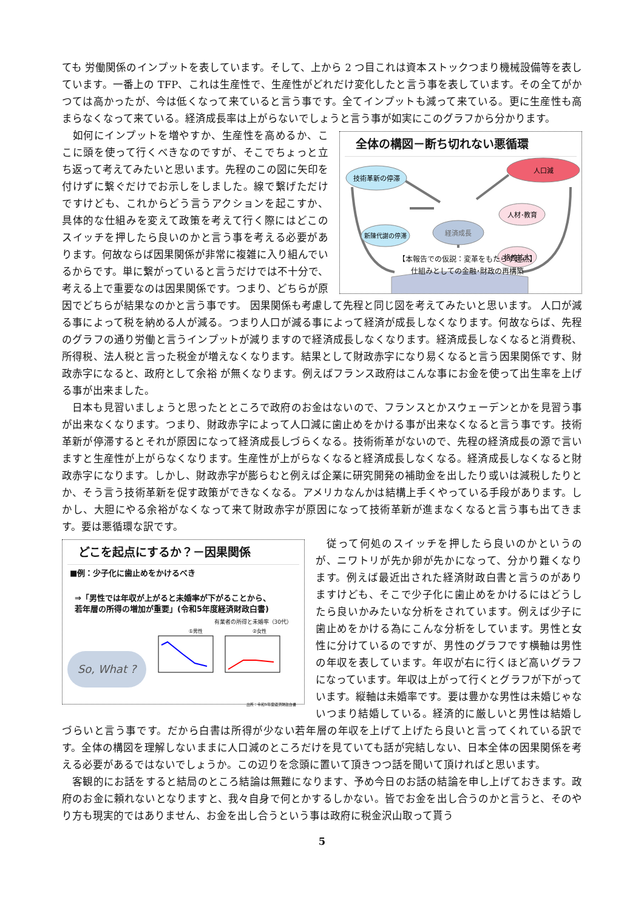ても 労働関係のインプットを表しています。そして、上から 2 つ目これは資本ストックつまり機械設備等を表しています。一番上の TFP、これは生産性で、生産性がどれだけ変化したと言う事を表しています。その全てがかつては高かったが、今は低くなって来ていると言う事です。全てインプットも減って来ている。更に生産性も高まらなくなって来ている。経済成長率は上がらないでしょうと言う事が如実にこのグラフから分かります。
全体の構図－断ち切れない悪循環
技術革新の停滞
人口減
人材･教育
新陳代謝の停滞
経済成長
格差拡大
【本報告での仮説：変革をもたらす起点】
仕組みとしての金融･財政の再構築
　如何にインプットを増やすか、生産性を高めるか、ここに頭を使って行くべきなのですが、そこでちょっと立ち返って考えてみたいと思います。先程のこの図に矢印を付けずに繋ぐだけでお示しをしました。線で繋げただけですけども、これからどう言うアクションを起こすか、具体的な仕組みを変えて政策を考えて行く際にはどこのスイッチを押したら良いのかと言う事を考える必要があります。何故ならば因果関係が非常に複雑に入り組んでいるからです。単に繋がっていると言うだけでは不十分で、考える上で重要なのは因果関係です。つまり、どちらが原因でどちらが結果なのかと言う事です。 因果関係も考慮して先程と同じ図を考えてみたいと思います。 人口が減る事によって税を納める人が減る。つまり人口が減る事によって経済が成長しなくなります。何故ならば、先程のグラフの通り労働と言うインプットが減りますので経済成長しなくなります。経済成長しなくなると消費税、所得税、法人税と言った税金が増えなくなります。結果として財政赤字になり易くなると言う因果関係です、財政赤字になると、政府として余裕 が無くなります。例えばフランス政府はこんな事にお金を使って出生率を上げる事が出来ました。
　日本も見習いましょうと思ったとところで政府のお金はないので、フランスとかスウェーデンとかを見習う事が出来なくなります。つまり、財政赤字によって人口減に歯止めをかける事が出来なくなると言う事です。技術革新が停滞するとそれが原因になって経済成長しづらくなる。技術術革がないので、先程の経済成長の源で言いますと生産性が上がらなくなります。生産性が上がらなくなると経済成長しなくなる。経済成長しなくなると財政赤字になります。しかし、財政赤字が膨らむと例えば企業に研究開発の補助金を出したり或いは減税したりとか、そう言う技術革新を促す政策ができなくなる。アメリカなんかは結構上手くやっている手段があります。しかし、大胆にやる余裕がなくなって来て財政赤字が原因になって技術革新が進まなくなると言う事も出てきます。要は悪循環な訳です。
どこを起点にするか？－因果関係
■例：少子化に歯止めをかけるべき
⇒「男性では年収が上がると未婚率が下がることから、
若年層の所得の増加が重要」(令和5年度経済財政白書)
有業者の所得と未婚率（30代）
So, What ?
①男性
②女性
出所：令和5年度経済財政白書
　従って何処のスイッチを押したら良いのかというのが、ニワトリが先か卵が先かになって、分かり難くなります。例えば最近出された経済財政白書と言うのがありますけども、そこで少子化に歯止めをかけるにはどうしたら良いかみたいな分析をされています。例えば少子に歯止めをかける為にこんな分析をしています。男性と女性に分けているのですが、男性のグラフです横軸は男性の年収を表しています。年収が右に行くほど高いグラフになっています。年収は上がって行くとグラフが下がっています。縦軸は未婚率です。要は豊かな男性は未婚じゃないつまり結婚している。経済的に厳しいと男性は結婚しづらいと言う事です。だから白書は所得が少ない若年層の年収を上げて上げたら良いと言ってくれている訳です。全体の構図を理解しないままに人口減のところだけを見ていても話が完結しない、日本全体の因果関係を考える必要があるではないでしょうか。この辺りを念頭に置いて頂きつつ話を聞いて頂ければと思います。
　客観的にお話をすると結局のところ結論は無難になります、予め今日のお話の結論を申し上げておきます。政府のお金に頼れないとなりますと、我々自身で何とかするしかない。皆でお金を出し合うのかと言うと、そのやり方も現実的ではありません、お金を出し合うという事は政府に税金沢山取って貰う
5